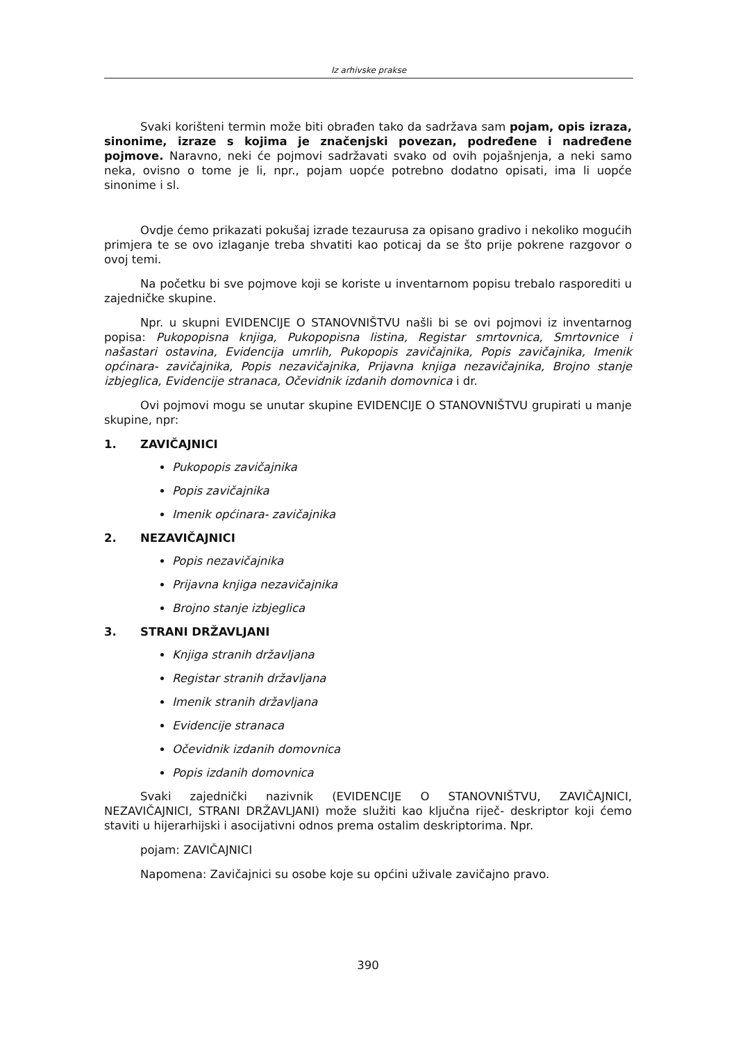Iz arhivske prakse
Svaki korišteni termin može biti obrađen tako da sadržava sam pojam, opis izraza, sinonime, izraze s kojima je značenjski povezan, podređene i nadređene pojmove. Naravno, neki će pojmovi sadržavati svako od ovih pojašnjenja, a neki samo neka, ovisno o tome je li, npr., pojam uopće potrebno dodatno opisati, ima li uopće sinonime i sl.
Ovdje ćemo prikazati pokušaj izrade tezaurusa za opisano gradivo i nekoliko mogućih primjera te se ovo izlaganje treba shvatiti kao poticaj da se što prije pokrene razgovor o ovoj temi.
Na početku bi sve pojmove koji se koriste u inventarnom popisu trebalo rasporediti u zajedničke skupine.
Npr. u skupni EVIDENCIJE O STANOVNIŠTVU našli bi se ovi pojmovi iz inventarnog popisa: Pukopopisna knjiga, Pukopopisna listina, Registar smrtovnica, Smrtovnice i našastari ostavina, Evidencija umrlih, Pukopopis zavičajnika, Popis zavičajnika, Imenik općinara- zavičajnika, Popis nezavičajnika, Prijavna knjiga nezavičajnika, Brojno stanje izbjeglica, Evidencije stranaca, Očevidnik izdanih domovnica i dr.
Ovi pojmovi mogu se unutar skupine EVIDENCIJE O STANOVNIŠTVU grupirati u manje skupine, npr:
1. ZAVIČAJNICI
Pukopopis zavičajnika
Popis zavičajnika
Imenik općinara- zavičajnika
2. NEZAVIČAJNICI
Popis nezavičajnika
Prijavna knjiga nezavičajnika
Brojno stanje izbjeglica
3. STRANI DRŽAVLJANI
Knjiga stranih državljana
Registar stranih državljana
Imenik stranih državljana
Evidencije stranaca
Očevidnik izdanih domovnica
Popis izdanih domovnica
Svaki zajednički nazivnik (EVIDENCIJE O STANOVNIŠTVU, ZAVIČAJNICI, NEZAVIČAJNICI, STRANI DRŽAVLJANI) može služiti kao ključna riječ- deskriptor koji ćemo staviti u hijerarhijski i asocijativni odnos prema ostalim deskriptorima. Npr.
pojam: ZAVIČAJNICI
Napomena: Zavičajnici su osobe koje su općini uživale zavičajno pravo.
390